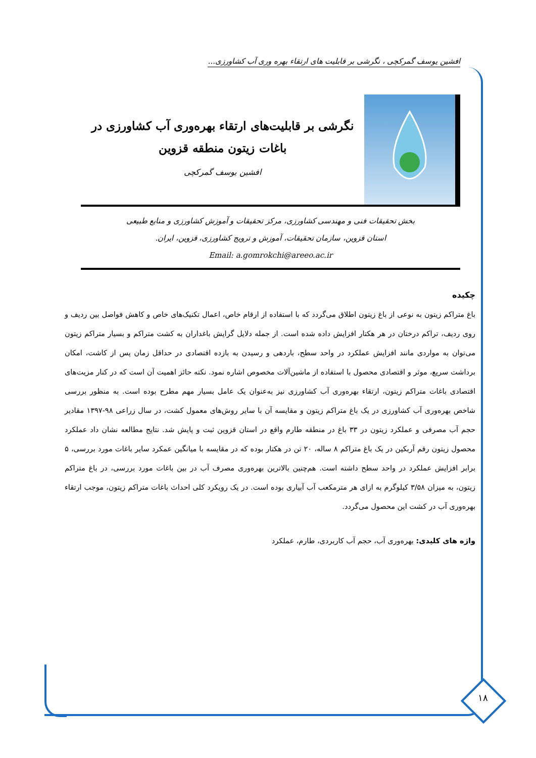افشین یوسف گمرکچی ، نگرشی بر قابلیت های ارتقاء بهره وری آب کشاورزی...
نگرشی بر قابلیت‌های ارتقاء بهره‌وری آب کشاورزی در باغات زیتون منطقه قزوین
افشین یوسف گمرکچی
بخش تحقیقات فنی و مهندسی کشاورزی، مرکز تحقیقات و آموزش کشاورزی و منابع طبیعی
استان قزوین، سازمان تحقیقات، آموزش و ترویج کشاورزی، قزوین، ایران.
Email: a.gomrokchi@areeo.ac.ir
چکیده
باغ متراکم زیتون به نوعی از باغ زیتون اطلاق می‌گردد که با استفاده از ارقام خاص، اعمال تکنیک‌های خاص و کاهش فواصل بین ردیف و روی ردیف، تراکم درختان در هر هکتار افزایش داده شده است. از جمله دلایل گرایش باغداران به کشت متراکم و بسیار متراکم زیتون می‌توان به مواردی مانند افزایش عملکرد در واحد سطح، باردهی و رسیدن به بازده اقتصادی در حداقل زمان پس از کاشت، امکان برداشت سریع، موثر و اقتصادی محصول با استفاده از ماشین‌آلات مخصوص اشاره نمود. نکته حائز اهمیت آن است که در کنار مزیت‌های اقتصادی باغات متراکم زیتون، ارتقاء بهره‌وری آب کشاورزی نیز به‌عنوان یک عامل بسیار مهم مطرح بوده است. به منظور بررسی شاخص بهره‌وری آب کشاورزی در یک باغ متراکم زیتون و مقایسه آن با سایر روش‌های معمول کشت، در سال زراعی ۹۸-۱۳۹۷ مقادیر حجم آب مصرفی و عملکرد زیتون در ۳۳ باغ در منطقه طارم واقع در استان قزوین ثبت و پایش شد. نتایج مطالعه نشان داد عملکرد محصول زیتون رقم آربکین در یک باغ متراکم ۸ ساله، ۲۰ تن در هکتار بوده که در مقایسه با میانگین عمکرد سایر باغات مورد بررسی، ۵ برابر افزایش عملکرد در واحد سطح داشته است. هم‌چنین بالاترین بهره‌وری مصرف آب در بین باغات مورد بررسی، در باغ متراکم زیتون، به میزان ۳/۵۸ کیلوگرم به ازای هر مترمکعب آب آبیاری بوده است. در یک رویکرد کلی احداث باغات متراکم زیتون، موجب ارتقاء بهره‌وری آب در کشت این محصول می‌گردد.
واژه های کلیدی: بهره‌وری آب، حجم آب کاربردی، طارم، عملکرد
۱۸